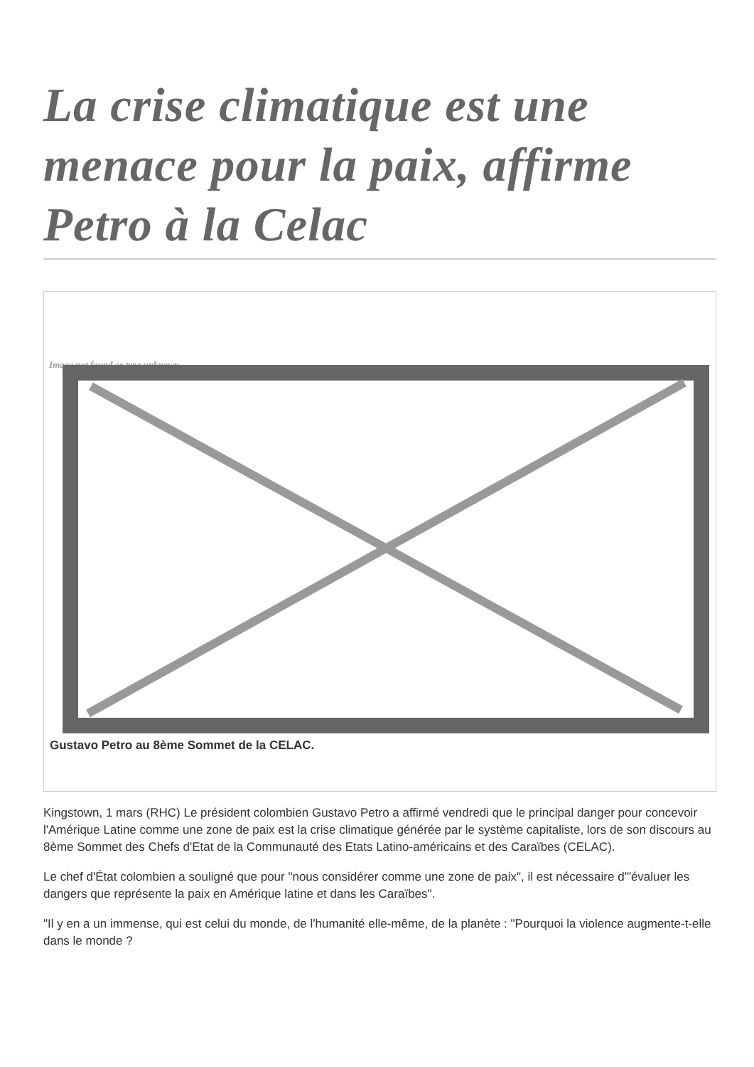La crise climatique est une menace pour la paix, affirme Petro à la Celac
Image not found or type unknown
Gustavo Petro au 8ème Sommet de la CELAC.
Kingstown, 1 mars (RHC) Le président colombien Gustavo Petro a affirmé vendredi que le principal danger pour concevoir l'Amérique Latine comme une zone de paix est la crise climatique générée par le système capitaliste, lors de son discours au 8ème Sommet des Chefs d'Etat de la Communauté des Etats Latino-américains et des Caraïbes (CELAC).
Le chef d'État colombien a souligné que pour "nous considérer comme une zone de paix", il est nécessaire d'"évaluer les dangers que représente la paix en Amérique latine et dans les Caraïbes".
"Il y en a un immense, qui est celui du monde, de l'humanité elle-même, de la planète : "Pourquoi la violence augmente-t-elle dans le monde ?